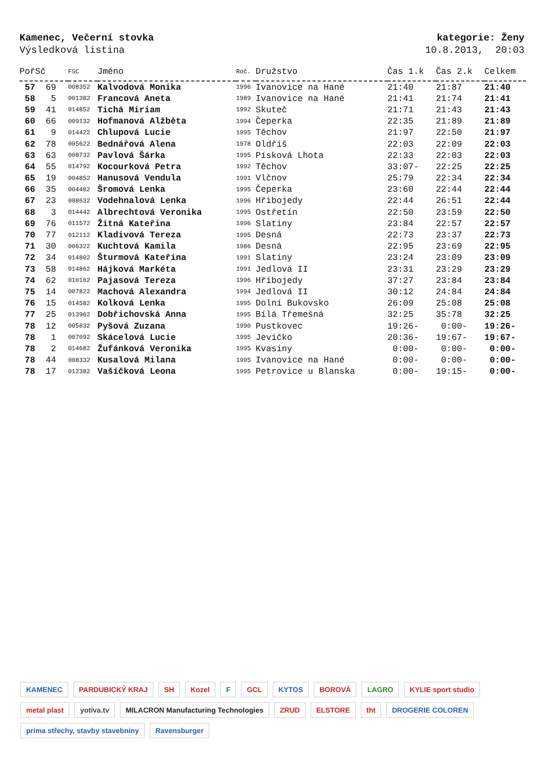Kamenec, Večerní stovka
Výsledková listina
kategorie: Ženy
10.8.2013, 20:03
| PořSč | FSC | Jméno | Roč. | Družstvo | Čas 1.k | Čas 2.k | Celkem |
| --- | --- | --- | --- | --- | --- | --- | --- |
| 57 69 | 008352 | Kalvodová Monika | 1996 | Ivanovice na Hané | 21:40 | 21:87 | 21:40 |
| 58 5 | 001382 | Francová Aneta | 1989 | Ivanovice na Hané | 21:41 | 21:74 | 21:41 |
| 59 41 | 014852 | Tichá Miriam | 1992 | Skuteč | 21:71 | 21:43 | 21:43 |
| 60 66 | 009132 | Hofmanová Alžběta | 1994 | Čeperka | 22:35 | 21:89 | 21:89 |
| 61 9 | 014422 | Chlupová Lucie | 1995 | Těchov | 21:97 | 22:50 | 21:97 |
| 62 78 | 005622 | Bednářová Alena | 1978 | Oldřiš | 22:03 | 22:09 | 22:03 |
| 63 63 | 008732 | Pavlová Šárka | 1995 | Písková Lhota | 22:33 | 22:03 | 22:03 |
| 64 55 | 014792 | Kocourková Petra | 1992 | Těchov | 33:07- | 22:25 | 22:25 |
| 65 19 | 004852 | Hanusová Vendula | 1991 | Vlčnov | 25:79 | 22:34 | 22:34 |
| 66 35 | 004482 | Šromová Lenka | 1995 | Čeperka | 23:60 | 22:44 | 22:44 |
| 67 23 | 008632 | Vodehnalová Lenka | 1996 | Hřibojedy | 22:44 | 26:51 | 22:44 |
| 68 3 | 014442 | Albrechtová Veronika | 1995 | Ostřetín | 22:50 | 23:59 | 22:50 |
| 69 76 | 011572 | Žitná Kateřina | 1996 | Slatiny | 23:84 | 22:57 | 22:57 |
| 70 77 | 012112 | Kladivová Tereza | 1995 | Desná | 22:73 | 23:37 | 22:73 |
| 71 30 | 006322 | Kuchtová Kamila | 1986 | Desná | 22:95 | 23:69 | 22:95 |
| 72 34 | 014802 | Šturmová Kateřina | 1991 | Slatiny | 23:24 | 23:09 | 23:09 |
| 73 58 | 014862 | Hájková Markéta | 1991 | Jedlová II | 23:31 | 23:29 | 23:29 |
| 74 62 | 010162 | Pajasová Tereza | 1996 | Hřibojedy | 37:27 | 23:84 | 23:84 |
| 75 14 | 007822 | Machová Alexandra | 1994 | Jedlová II | 30:12 | 24:84 | 24:84 |
| 76 15 | 014582 | Kolková Lenka | 1995 | Dolní Bukovsko | 26:09 | 25:08 | 25:08 |
| 77 25 | 013962 | Dobřichovská Anna | 1995 | Bílá Třemešná | 32:25 | 35:78 | 32:25 |
| 78 12 | 005832 | Pyšová Zuzana | 1990 | Pustkovec | 19:26- | 0:00- | 19:26- |
| 78 1 | 007092 | Skácelová Lucie | 1995 | Jevíčko | 20:36- | 19:67- | 19:67- |
| 78 2 | 014682 | Žufánková Veronika | 1995 | Kvasiny | 0:00- | 0:00- | 0:00- |
| 78 44 | 008332 | Kusalová Milana | 1995 | Ivanovice na Hané | 0:00- | 0:00- | 0:00- |
| 78 17 | 012382 | Vašíčková Leona | 1995 | Petrovice u Blanska | 0:00- | 19:15- | 0:00- |
KAMENEC PARDUBICKÝ KRAJ SH Kozel F GCL KYTOS BOROVÁ LAGRO KYLIE sport studio metal plast yotiva.tv MILACRON Manufacturing Technologies ZRUD ELSTORE tht DROGERIE COLOREN prima střechy, stavby stavebniny Ravensburger